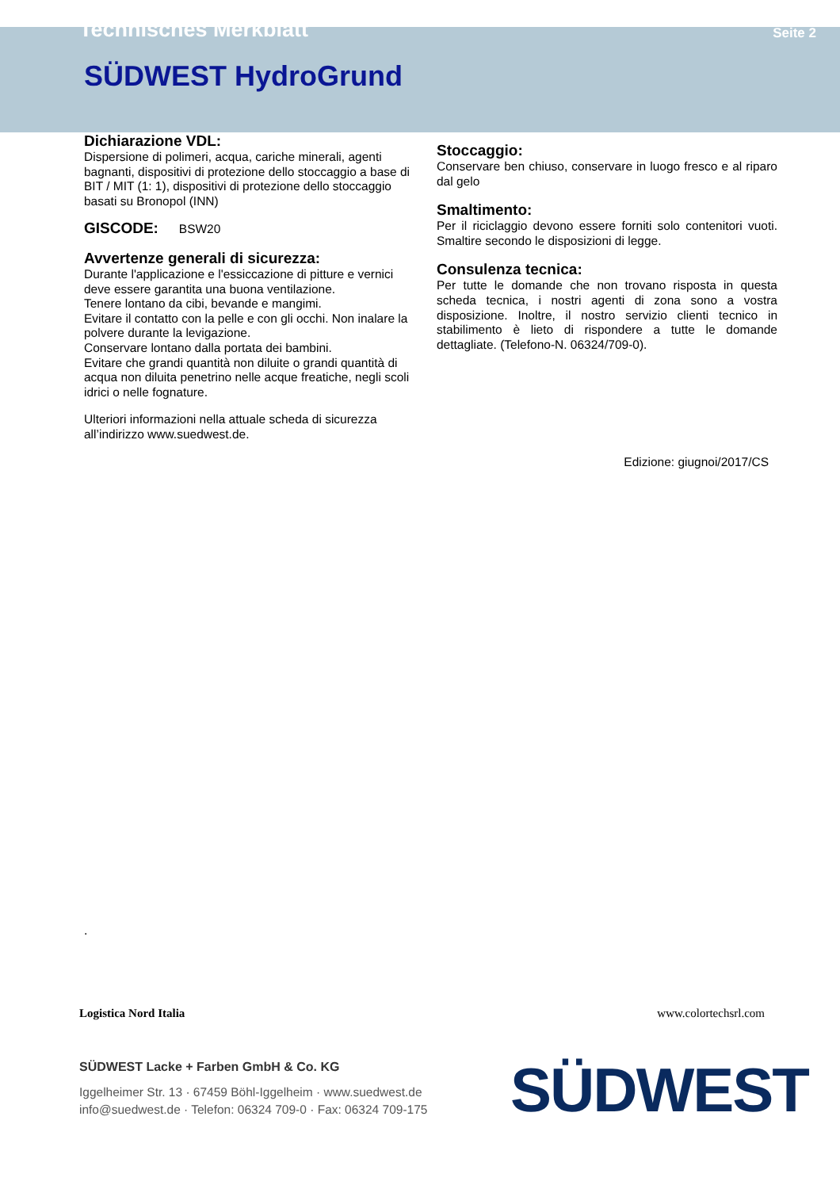Technisches Merkblatt Seite 2
SÜDWEST HydroGrund
Dichiarazione VDL:
Dispersione di polimeri, acqua, cariche minerali, agenti bagnanti, dispositivi di protezione dello stoccaggio a base di BIT / MIT (1: 1), dispositivi di protezione dello stoccaggio basati su Bronopol (INN)
GISCODE: BSW20
Avvertenze generali di sicurezza:
Durante l'applicazione e l'essiccazione di pitture e vernici deve essere garantita una buona ventilazione.
Tenere lontano da cibi, bevande e mangimi.
Evitare il contatto con la pelle e con gli occhi. Non inalare la polvere durante la levigazione.
Conservare lontano dalla portata dei bambini.
Evitare che grandi quantità non diluite o grandi quantità di acqua non diluita penetrino nelle acque freatiche, negli scoli idrici o nelle fognature.
Ulteriori informazioni nella attuale scheda di sicurezza all’indirizzo www.suedwest.de.
Stoccaggio:
Conservare ben chiuso, conservare in luogo fresco e al riparo dal gelo
Smaltimento:
Per il riciclaggio devono essere forniti solo contenitori vuoti. Smaltire secondo le disposizioni di legge.
Consulenza tecnica:
Per tutte le domande che non trovano risposta in questa scheda tecnica, i nostri agenti di zona sono a vostra disposizione. Inoltre, il nostro servizio clienti tecnico in stabilimento è lieto di rispondere a tutte le domande dettagliate. (Telefono-N. 06324/709-0).
Edizione: giugnoi/2017/CS
.
Logistica Nord Italia
www.colortechsrl.com
SÜDWEST Lacke + Farben GmbH & Co. KG
Iggelheimer Str. 13 · 67459 Böhl-Iggelheim · www.suedwest.de
info@suedwest.de · Telefon: 06324 709-0 · Fax: 06324 709-175
SÜDWEST